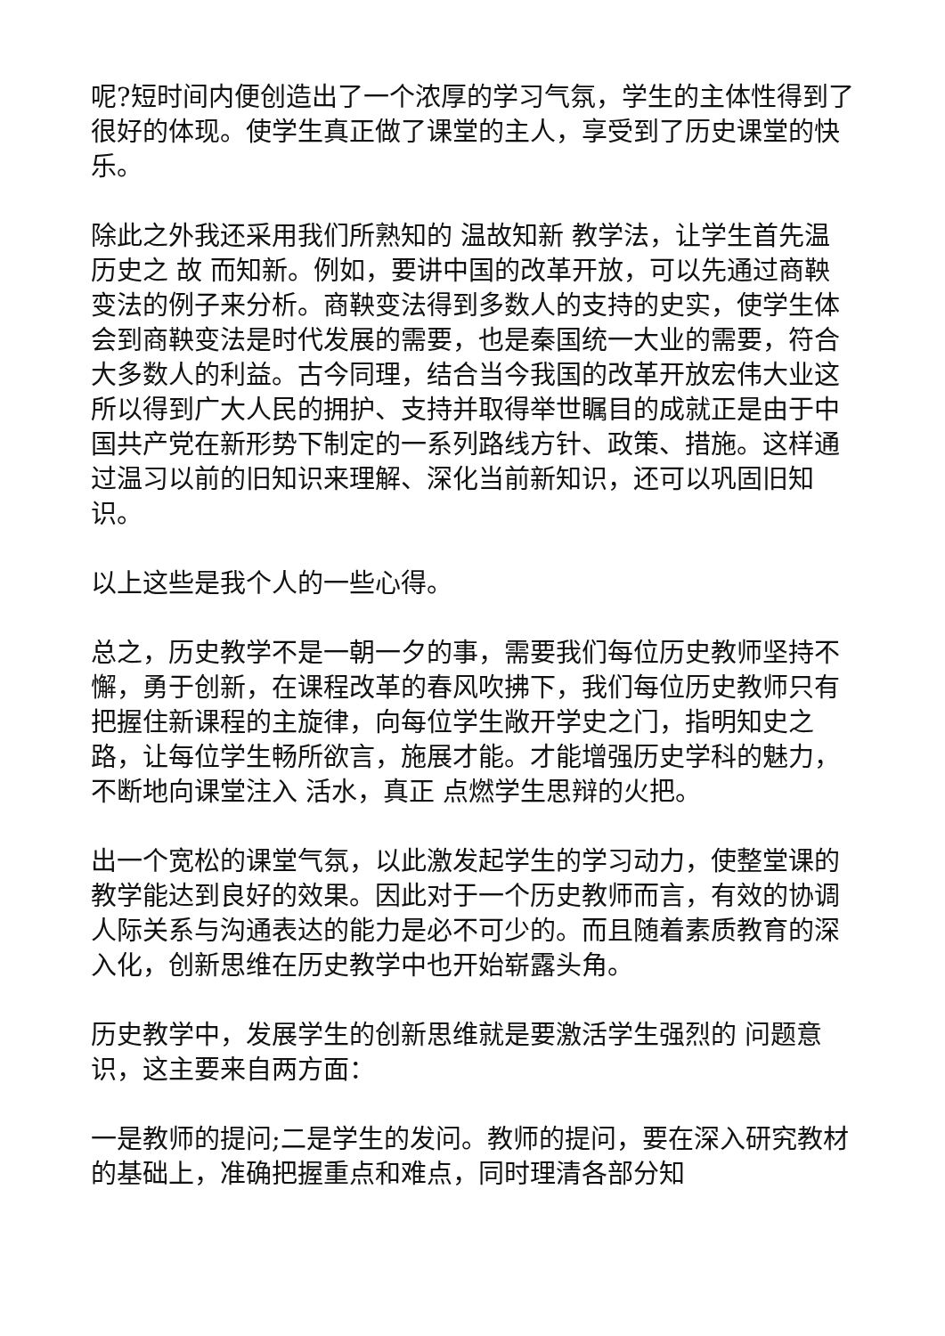呢?短时间内便创造出了一个浓厚的学习气氛，学生的主体性得到了很好的体现。使学生真正做了课堂的主人，享受到了历史课堂的快乐。
除此之外我还采用我们所熟知的 温故知新 教学法，让学生首先温历史之 故 而知新。例如，要讲中国的改革开放，可以先通过商鞅变法的例子来分析。商鞅变法得到多数人的支持的史实，使学生体会到商鞅变法是时代发展的需要，也是秦国统一大业的需要，符合大多数人的利益。古今同理，结合当今我国的改革开放宏伟大业这所以得到广大人民的拥护、支持并取得举世瞩目的成就正是由于中国共产党在新形势下制定的一系列路线方针、政策、措施。这样通过温习以前的旧知识来理解、深化当前新知识，还可以巩固旧知识。
以上这些是我个人的一些心得。
总之，历史教学不是一朝一夕的事，需要我们每位历史教师坚持不懈，勇于创新，在课程改革的春风吹拂下，我们每位历史教师只有把握住新课程的主旋律，向每位学生敞开学史之门，指明知史之路，让每位学生畅所欲言，施展才能。才能增强历史学科的魅力，不断地向课堂注入 活水，真正 点燃学生思辩的火把。
出一个宽松的课堂气氛，以此激发起学生的学习动力，使整堂课的教学能达到良好的效果。因此对于一个历史教师而言，有效的协调人际关系与沟通表达的能力是必不可少的。而且随着素质教育的深入化，创新思维在历史教学中也开始崭露头角。
历史教学中，发展学生的创新思维就是要激活学生强烈的 问题意识，这主要来自两方面：
一是教师的提问;二是学生的发问。教师的提问，要在深入研究教材的基础上，准确把握重点和难点，同时理清各部分知